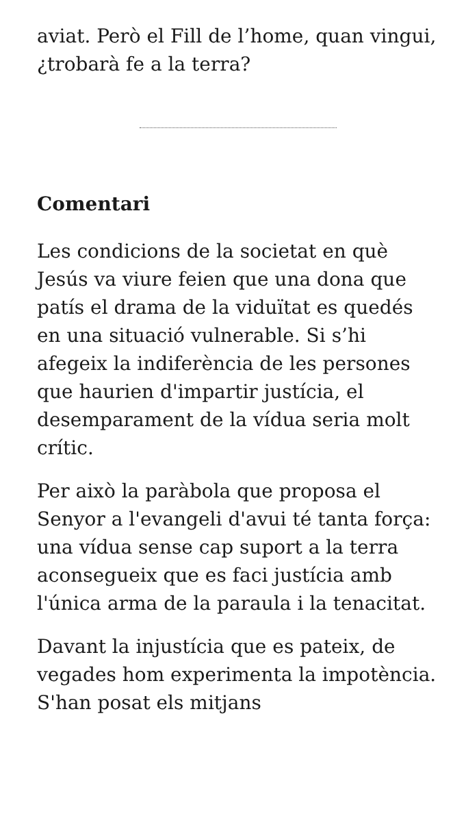aviat. Però el Fill de l’home, quan vingui, ¿trobarà fe a la terra?
Comentari
Les condicions de la societat en què Jesús va viure feien que una dona que patís el drama de la viduïtat es quedés en una situació vulnerable. Si s’hi afegeix la indiferència de les persones que haurien d'impartir justícia, el desemparament de la vídua seria molt crític.
Per això la paràbola que proposa el Senyor a l'evangeli d'avui té tanta força: una vídua sense cap suport a la terra aconsegueix que es faci justícia amb l'única arma de la paraula i la tenacitat.
Davant la injustícia que es pateix, de vegades hom experimenta la impotència. S'han posat els mitjans